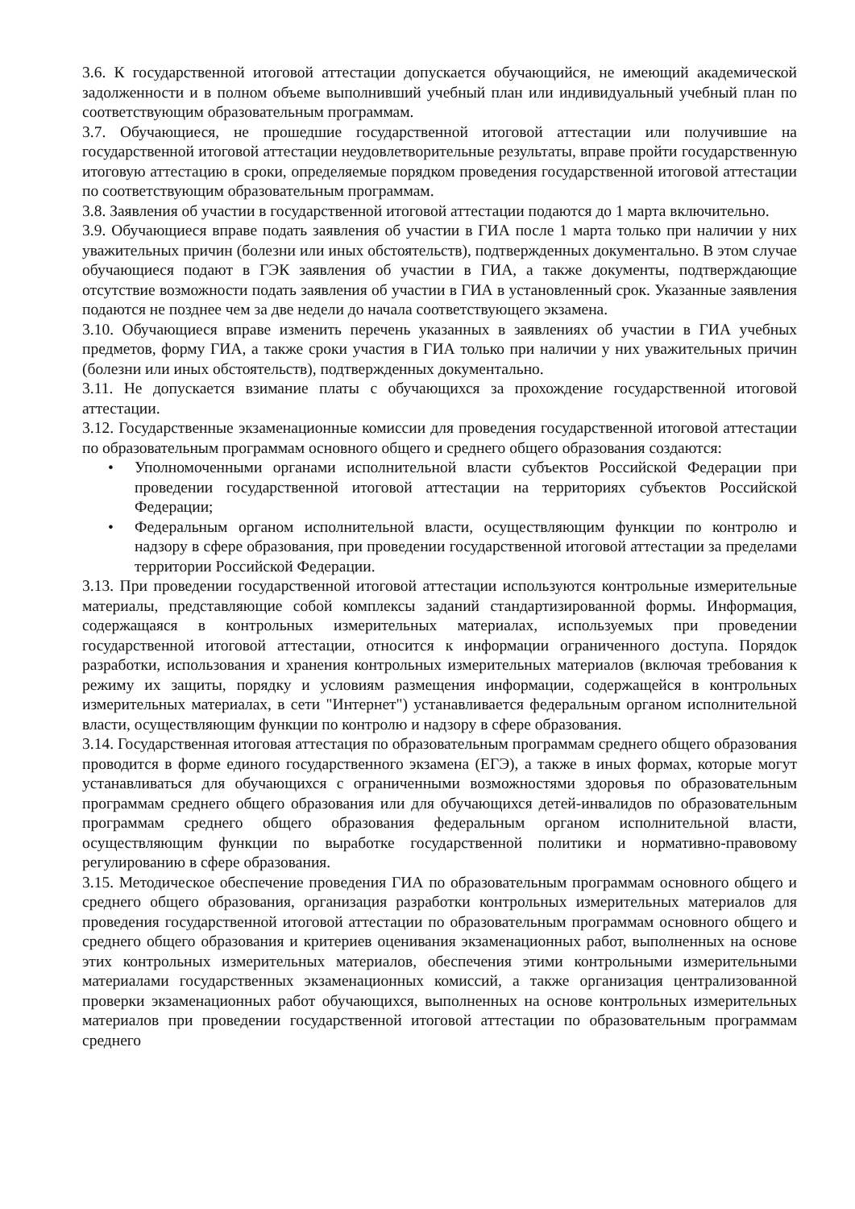3.6. К государственной итоговой аттестации допускается обучающийся, не имеющий академической задолженности и в полном объеме выполнивший учебный план или индивидуальный учебный план по соответствующим образовательным программам.
3.7. Обучающиеся, не прошедшие государственной итоговой аттестации или получившие на государственной итоговой аттестации неудовлетворительные результаты, вправе пройти государственную итоговую аттестацию в сроки, определяемые порядком проведения государственной итоговой аттестации по соответствующим образовательным программам.
3.8. Заявления об участии в государственной итоговой аттестации подаются до 1 марта включительно.
3.9. Обучающиеся вправе подать заявления об участии в ГИА после 1 марта только при наличии у них уважительных причин (болезни или иных обстоятельств), подтвержденных документально. В этом случае обучающиеся подают в ГЭК заявления об участии в ГИА, а также документы, подтверждающие отсутствие возможности подать заявления об участии в ГИА в установленный срок. Указанные заявления подаются не позднее чем за две недели до начала соответствующего экзамена.
3.10. Обучающиеся вправе изменить перечень указанных в заявлениях об участии в ГИА учебных предметов, форму ГИА, а также сроки участия в ГИА только при наличии у них уважительных причин (болезни или иных обстоятельств), подтвержденных документально.
3.11. Не допускается взимание платы с обучающихся за прохождение государственной итоговой аттестации.
3.12. Государственные экзаменационные комиссии для проведения государственной итоговой аттестации по образовательным программам основного общего и среднего общего образования создаются:
• Уполномоченными органами исполнительной власти субъектов Российской Федерации при проведении государственной итоговой аттестации на территориях субъектов Российской Федерации;
• Федеральным органом исполнительной власти, осуществляющим функции по контролю и надзору в сфере образования, при проведении государственной итоговой аттестации за пределами территории Российской Федерации.
3.13. При проведении государственной итоговой аттестации используются контрольные измерительные материалы, представляющие собой комплексы заданий стандартизированной формы. Информация, содержащаяся в контрольных измерительных материалах, используемых при проведении государственной итоговой аттестации, относится к информации ограниченного доступа. Порядок разработки, использования и хранения контрольных измерительных материалов (включая требования к режиму их защиты, порядку и условиям размещения информации, содержащейся в контрольных измерительных материалах, в сети "Интернет") устанавливается федеральным органом исполнительной власти, осуществляющим функции по контролю и надзору в сфере образования.
3.14. Государственная итоговая аттестация по образовательным программам среднего общего образования проводится в форме единого государственного экзамена (ЕГЭ), а также в иных формах, которые могут устанавливаться для обучающихся с ограниченными возможностями здоровья по образовательным программам среднего общего образования или для обучающихся детей-инвалидов по образовательным программам среднего общего образования федеральным органом исполнительной власти, осуществляющим функции по выработке государственной политики и нормативно-правовому регулированию в сфере образования.
3.15. Методическое обеспечение проведения ГИА по образовательным программам основного общего и среднего общего образования, организация разработки контрольных измерительных материалов для проведения государственной итоговой аттестации по образовательным программам основного общего и среднего общего образования и критериев оценивания экзаменационных работ, выполненных на основе этих контрольных измерительных материалов, обеспечения этими контрольными измерительными материалами государственных экзаменационных комиссий, а также организация централизованной проверки экзаменационных работ обучающихся, выполненных на основе контрольных измерительных материалов при проведении государственной итоговой аттестации по образовательным программам среднего